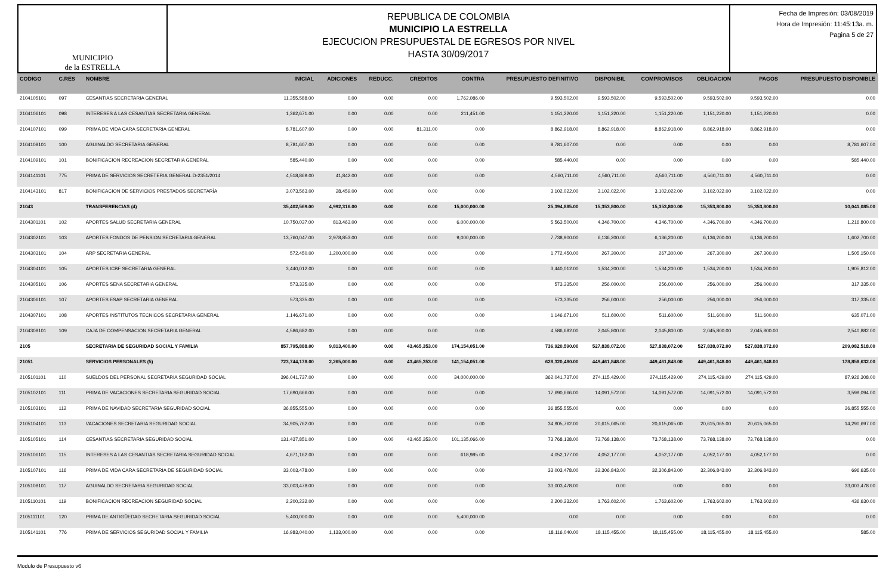MUNICIPIO
de la ESTRELLA
REPUBLICA DE COLOMBIA
MUNICIPIO LA ESTRELLA
EJECUCION PRESUPUESTAL DE EGRESOS POR NIVEL
HASTA 30/09/2017
Fecha de Impresión: 03/08/2019
Hora de Impresión: 11:45:13a. m.
Pagina 5 de 27
| CODIGO | C.RES | NOMBRE | INICIAL | ADICIONES | REDUCC. | CREDITOS | CONTRA | PRESUPUESTO DEFINITIVO | DISPONIBIL | COMPROMISOS | OBLIGACION | PAGOS | PRESUPUESTO DISPONIBLE |
| --- | --- | --- | --- | --- | --- | --- | --- | --- | --- | --- | --- | --- | --- |
| 2104105101 | 097 | CESANTIAS SECRETARIA GENERAL | 11,355,588.00 | 0.00 | 0.00 | 0.00 | 1,762,086.00 | 9,593,502.00 | 9,593,502.00 | 9,593,502.00 | 9,593,502.00 | 9,593,502.00 | 0.00 |
| 2104106101 | 098 | INTERESES A LAS CESANTIAS SECRETARIA GENERAL | 1,362,671.00 | 0.00 | 0.00 | 0.00 | 211,451.00 | 1,151,220.00 | 1,151,220.00 | 1,151,220.00 | 1,151,220.00 | 1,151,220.00 | 0.00 |
| 2104107101 | 099 | PRIMA DE VIDA CARA SECRETARIA GENERAL | 8,781,607.00 | 0.00 | 0.00 | 81,311.00 | 0.00 | 8,862,918.00 | 8,862,918.00 | 8,862,918.00 | 8,862,918.00 | 8,862,918.00 | 0.00 |
| 2104108101 | 100 | AGUINALDO SECRETARIA GENERAL | 8,781,607.00 | 0.00 | 0.00 | 0.00 | 0.00 | 8,781,607.00 | 0.00 | 0.00 | 0.00 | 0.00 | 8,781,607.00 |
| 2104109101 | 101 | BONIFICACION RECREACION SECRETARIA GENERAL | 585,440.00 | 0.00 | 0.00 | 0.00 | 0.00 | 585,440.00 | 0.00 | 0.00 | 0.00 | 0.00 | 585,440.00 |
| 2104141101 | 775 | PRIMA DE SERVICIOS SECRETERIA GENERAL D-2351/2014 | 4,518,869.00 | 41,842.00 | 0.00 | 0.00 | 0.00 | 4,560,711.00 | 4,560,711.00 | 4,560,711.00 | 4,560,711.00 | 4,560,711.00 | 0.00 |
| 2104143101 | 817 | BONIFICACION DE SERVICIOS PRESTADOS SECRETARÌA | 3,073,563.00 | 28,459.00 | 0.00 | 0.00 | 0.00 | 3,102,022.00 | 3,102,022.00 | 3,102,022.00 | 3,102,022.00 | 3,102,022.00 | 0.00 |
| 21043 | | TRANSFERENCIAS (4) | 35,402,569.00 | 4,992,316.00 | 0.00 | 0.00 | 15,000,000.00 | 25,394,885.00 | 15,353,800.00 | 15,353,800.00 | 15,353,800.00 | 15,353,800.00 | 10,041,085.00 |
| 2104301101 | 102 | APORTES SALUD SECRETARIA GENERAL | 10,750,037.00 | 813,463.00 | 0.00 | 0.00 | 6,000,000.00 | 5,563,500.00 | 4,346,700.00 | 4,346,700.00 | 4,346,700.00 | 4,346,700.00 | 1,216,800.00 |
| 2104302101 | 103 | APORTES FONDOS DE PENSION SECRETARIA GENERAL | 13,760,047.00 | 2,978,853.00 | 0.00 | 0.00 | 9,000,000.00 | 7,738,900.00 | 6,136,200.00 | 6,136,200.00 | 6,136,200.00 | 6,136,200.00 | 1,602,700.00 |
| 2104303101 | 104 | ARP SECRETARIA GENERAL | 572,450.00 | 1,200,000.00 | 0.00 | 0.00 | 0.00 | 1,772,450.00 | 267,300.00 | 267,300.00 | 267,300.00 | 267,300.00 | 1,505,150.00 |
| 2104304101 | 105 | APORTES ICBF SECRETARIA GENERAL | 3,440,012.00 | 0.00 | 0.00 | 0.00 | 0.00 | 3,440,012.00 | 1,534,200.00 | 1,534,200.00 | 1,534,200.00 | 1,534,200.00 | 1,905,812.00 |
| 2104305101 | 106 | APORTES SENA SECRETARIA GENERAL | 573,335.00 | 0.00 | 0.00 | 0.00 | 0.00 | 573,335.00 | 256,000.00 | 256,000.00 | 256,000.00 | 256,000.00 | 317,335.00 |
| 2104306101 | 107 | APORTES ESAP SECRETARIA GENERAL | 573,335.00 | 0.00 | 0.00 | 0.00 | 0.00 | 573,335.00 | 256,000.00 | 256,000.00 | 256,000.00 | 256,000.00 | 317,335.00 |
| 2104307101 | 108 | APORTES INSTITUTOS TECNICOS SECRETARIA GENERAL | 1,146,671.00 | 0.00 | 0.00 | 0.00 | 0.00 | 1,146,671.00 | 511,600.00 | 511,600.00 | 511,600.00 | 511,600.00 | 635,071.00 |
| 2104308101 | 109 | CAJA DE COMPENSACION SECRETARIA GENERAL | 4,586,682.00 | 0.00 | 0.00 | 0.00 | 0.00 | 4,586,682.00 | 2,045,800.00 | 2,045,800.00 | 2,045,800.00 | 2,045,800.00 | 2,540,882.00 |
| 2105 | | SECRETARIA DE SEGURIDAD SOCIAL Y FAMILIA | 857,795,888.00 | 9,813,400.00 | 0.00 | 43,465,353.00 | 174,154,051.00 | 736,920,590.00 | 527,838,072.00 | 527,838,072.00 | 527,838,072.00 | 527,838,072.00 | 209,082,518.00 |
| 21051 | | SERVICIOS PERSONALES (5) | 723,744,178.00 | 2,265,000.00 | 0.00 | 43,465,353.00 | 141,154,051.00 | 628,320,480.00 | 449,461,848.00 | 449,461,848.00 | 449,461,848.00 | 449,461,848.00 | 178,858,632.00 |
| 2105101101 | 110 | SUELDOS DEL PERSONAL SECRETARIA SEGURIDAD SOCIAL | 396,041,737.00 | 0.00 | 0.00 | 0.00 | 34,000,000.00 | 362,041,737.00 | 274,115,429.00 | 274,115,429.00 | 274,115,429.00 | 274,115,429.00 | 87,926,308.00 |
| 2105102101 | 111 | PRIMA DE VACACIONES SECRETARIA SEGURIDAD SOCIAL | 17,690,666.00 | 0.00 | 0.00 | 0.00 | 0.00 | 17,690,666.00 | 14,091,572.00 | 14,091,572.00 | 14,091,572.00 | 14,091,572.00 | 3,599,094.00 |
| 2105103101 | 112 | PRIMA DE NAVIDAD SECRETARIA SEGURIDAD SOCIAL | 36,855,555.00 | 0.00 | 0.00 | 0.00 | 0.00 | 36,855,555.00 | 0.00 | 0.00 | 0.00 | 0.00 | 36,855,555.00 |
| 2105104101 | 113 | VACACIONES SECRETARIA SEGURIDAD SOCIAL | 34,905,762.00 | 0.00 | 0.00 | 0.00 | 0.00 | 34,905,762.00 | 20,615,065.00 | 20,615,065.00 | 20,615,065.00 | 20,615,065.00 | 14,290,697.00 |
| 2105105101 | 114 | CESANTIAS SECRETARIA SEGURIDAD SOCIAL | 131,437,851.00 | 0.00 | 0.00 | 43,465,353.00 | 101,135,066.00 | 73,768,138.00 | 73,768,138.00 | 73,768,138.00 | 73,768,138.00 | 73,768,138.00 | 0.00 |
| 2105106101 | 115 | INTERESES A LAS CESANTIAS SECRETARIA SEGURIDAD SOCIAL | 4,671,162.00 | 0.00 | 0.00 | 0.00 | 618,985.00 | 4,052,177.00 | 4,052,177.00 | 4,052,177.00 | 4,052,177.00 | 4,052,177.00 | 0.00 |
| 2105107101 | 116 | PRIMA DE VIDA CARA SECRETARIA DE SEGURIDAD SOCIAL | 33,003,478.00 | 0.00 | 0.00 | 0.00 | 0.00 | 33,003,478.00 | 32,306,843.00 | 32,306,843.00 | 32,306,843.00 | 32,306,843.00 | 696,635.00 |
| 2105108101 | 117 | AGUINALDO SECRETARIA SEGURIDAD SOCIAL | 33,003,478.00 | 0.00 | 0.00 | 0.00 | 0.00 | 33,003,478.00 | 0.00 | 0.00 | 0.00 | 0.00 | 33,003,478.00 |
| 2105110101 | 119 | BONIFICACION RECREACION SEGURIDAD SOCIAL | 2,200,232.00 | 0.00 | 0.00 | 0.00 | 0.00 | 2,200,232.00 | 1,763,602.00 | 1,763,602.00 | 1,763,602.00 | 1,763,602.00 | 436,630.00 |
| 2105111101 | 120 | PRIMA DE ANTIGÜEDAD SECRETARIA SEGURIDAD SOCIAL | 5,400,000.00 | 0.00 | 0.00 | 0.00 | 5,400,000.00 | 0.00 | 0.00 | 0.00 | 0.00 | 0.00 | 0.00 |
| 2105141101 | 776 | PRIMA DE SERVICIOS SEGURIDAD SOCIAL Y FAMILIA | 16,983,040.00 | 1,133,000.00 | 0.00 | 0.00 | 0.00 | 18,116,040.00 | 18,115,455.00 | 18,115,455.00 | 18,115,455.00 | 18,115,455.00 | 585.00 |
Modulo de Presupuesto v6